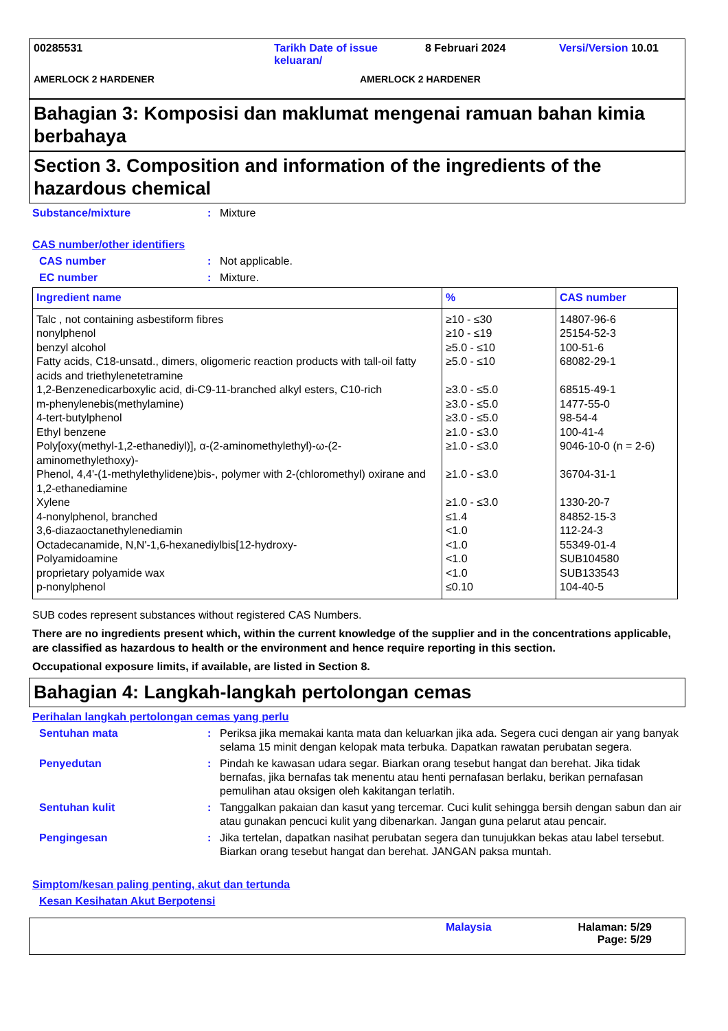00285531 Tarikh Date of issue keluaran/
8 Februari 2024 Versi/Version 10.01
AMERLOCK 2 HARDENER AMERLOCK 2 HARDENER
Bahagian 3: Komposisi dan maklumat mengenai ramuan bahan kimia berbahaya
Section 3. Composition and information of the ingredients of the hazardous chemical
Substance/mixture : Mixture
CAS number/other identifiers
CAS number : Not applicable.
EC number : Mixture.
| Ingredient name | % | CAS number |
| --- | --- | --- |
| Talc , not containing asbestiform fibres | ≥10 - ≤30 | 14807-96-6 |
| nonylphenol | ≥10 - ≤19 | 25154-52-3 |
| benzyl alcohol | ≥5.0 - ≤10 | 100-51-6 |
| Fatty acids, C18-unsatd., dimers, oligomeric reaction products with tall-oil fatty acids and triethylenetetramine | ≥5.0 - ≤10 | 68082-29-1 |
| 1,2-Benzenedicarboxylic acid, di-C9-11-branched alkyl esters, C10-rich | ≥3.0 - ≤5.0 | 68515-49-1 |
| m-phenylenebis(methylamine) | ≥3.0 - ≤5.0 | 1477-55-0 |
| 4-tert-butylphenol | ≥3.0 - ≤5.0 | 98-54-4 |
| Ethyl benzene | ≥1.0 - ≤3.0 | 100-41-4 |
| Poly[oxy(methyl-1,2-ethanediyl)], α-(2-aminomethylethyl)-ω-(2-aminomethylethoxy)- | ≥1.0 - ≤3.0 | 9046-10-0 (n = 2-6) |
| Phenol, 4,4'-(1-methylethylidene)bis-, polymer with 2-(chloromethyl) oxirane and 1,2-ethanediamine | ≥1.0 - ≤3.0 | 36704-31-1 |
| Xylene | ≥1.0 - ≤3.0 | 1330-20-7 |
| 4-nonylphenol, branched | ≤1.4 | 84852-15-3 |
| 3,6-diazaoctanethylenediamin | <1.0 | 112-24-3 |
| Octadecanamide, N,N'-1,6-hexanediylbis[12-hydroxy- | <1.0 | 55349-01-4 |
| Polyamidoamine | <1.0 | SUB104580 |
| proprietary polyamide wax | <1.0 | SUB133543 |
| p-nonylphenol | ≤0.10 | 104-40-5 |
SUB codes represent substances without registered CAS Numbers.
There are no ingredients present which, within the current knowledge of the supplier and in the concentrations applicable, are classified as hazardous to health or the environment and hence require reporting in this section.
Occupational exposure limits, if available, are listed in Section 8.
Bahagian 4: Langkah-langkah pertolongan cemas
Perihalan langkah pertolongan cemas yang perlu
Sentuhan mata : Periksa jika memakai kanta mata dan keluarkan jika ada. Segera cuci dengan air yang banyak selama 15 minit dengan kelopak mata terbuka. Dapatkan rawatan perubatan segera.
Penyedutan : Pindah ke kawasan udara segar. Biarkan orang tesebut hangat dan berehat. Jika tidak bernafas, jika bernafas tak menentu atau henti pernafasan berlaku, berikan pernafasan pemulihan atau oksigen oleh kakitangan terlatih.
Sentuhan kulit : Tanggalkan pakaian dan kasut yang tercemar. Cuci kulit sehingga bersih dengan sabun dan air atau gunakan pencuci kulit yang dibenarkan. Jangan guna pelarut atau pencair.
Pengingesan : Jika tertelan, dapatkan nasihat perubatan segera dan tunujukkan bekas atau label tersebut. Biarkan orang tesebut hangat dan berehat. JANGAN paksa muntah.
Simptom/kesan paling penting, akut dan tertunda
Kesan Kesihatan Akut Berpotensi
Malaysia Halaman: 5/29
Page: 5/29